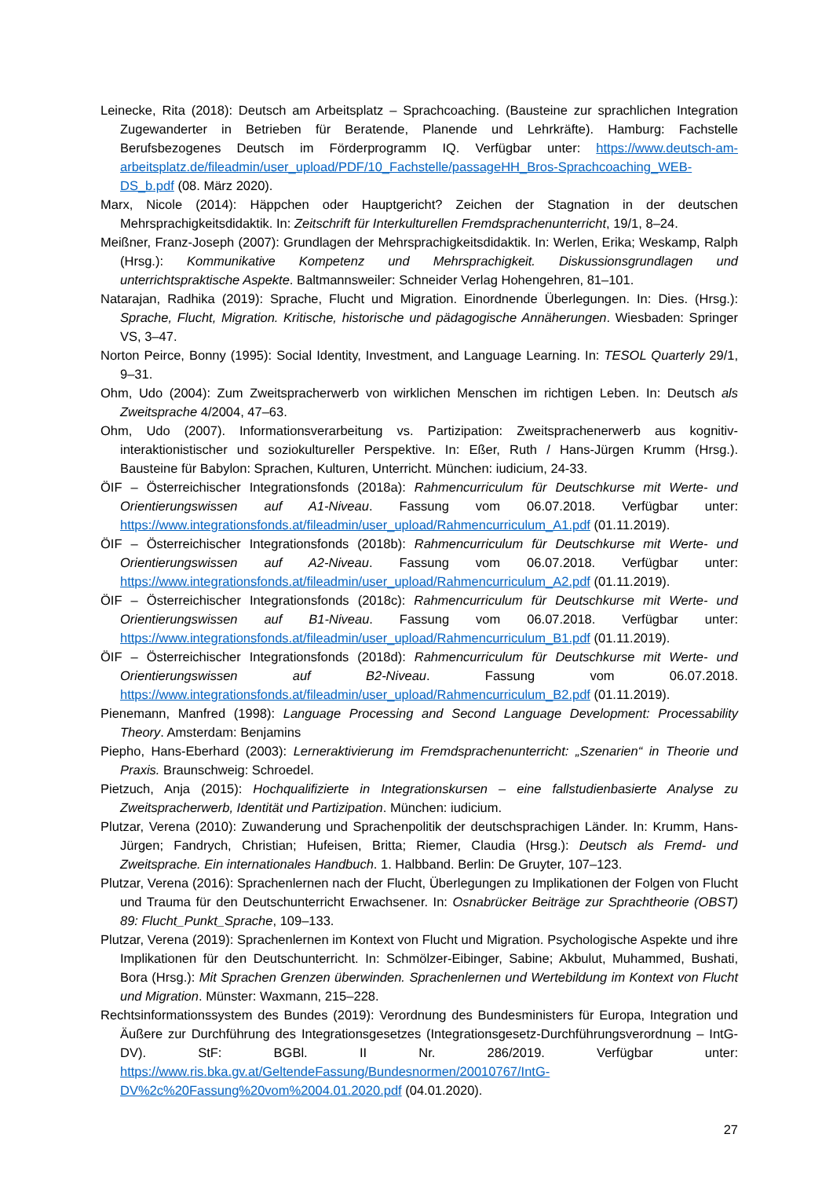Leinecke, Rita (2018): Deutsch am Arbeitsplatz – Sprachcoaching. (Bausteine zur sprachlichen Integration Zugewanderter in Betrieben für Beratende, Planende und Lehrkräfte). Hamburg: Fachstelle Berufsbezogenes Deutsch im Förderprogramm IQ. Verfügbar unter: https://www.deutsch-am-arbeitsplatz.de/fileadmin/user_upload/PDF/10_Fachstelle/passageHH_Bros-Sprachcoaching_WEB-DS_b.pdf (08. März 2020).
Marx, Nicole (2014): Häppchen oder Hauptgericht? Zeichen der Stagnation in der deutschen Mehrsprachigkeitsdidaktik. In: Zeitschrift für Interkulturellen Fremdsprachenunterricht, 19/1, 8–24.
Meißner, Franz-Joseph (2007): Grundlagen der Mehrsprachigkeitsdidaktik. In: Werlen, Erika; Weskamp, Ralph (Hrsg.): Kommunikative Kompetenz und Mehrsprachigkeit. Diskussionsgrundlagen und unterrichtspraktische Aspekte. Baltmannsweiler: Schneider Verlag Hohengehren, 81–101.
Natarajan, Radhika (2019): Sprache, Flucht und Migration. Einordnende Überlegungen. In: Dies. (Hrsg.): Sprache, Flucht, Migration. Kritische, historische und pädagogische Annäherungen. Wiesbaden: Springer VS, 3–47.
Norton Peirce, Bonny (1995): Social Identity, Investment, and Language Learning. In: TESOL Quarterly 29/1, 9–31.
Ohm, Udo (2004): Zum Zweitspracherwerb von wirklichen Menschen im richtigen Leben. In: Deutsch als Zweitsprache 4/2004, 47–63.
Ohm, Udo (2007). Informationsverarbeitung vs. Partizipation: Zweitsprachenerwerb aus kognitiv-interaktionistischer und soziokultureller Perspektive. In: Eßer, Ruth / Hans-Jürgen Krumm (Hrsg.). Bausteine für Babylon: Sprachen, Kulturen, Unterricht. München: iudicium, 24-33.
ÖIF – Österreichischer Integrationsfonds (2018a): Rahmencurriculum für Deutschkurse mit Werte- und Orientierungswissen auf A1-Niveau. Fassung vom 06.07.2018. Verfügbar unter: https://www.integrationsfonds.at/fileadmin/user_upload/Rahmencurriculum_A1.pdf (01.11.2019).
ÖIF – Österreichischer Integrationsfonds (2018b): Rahmencurriculum für Deutschkurse mit Werte- und Orientierungswissen auf A2-Niveau. Fassung vom 06.07.2018. Verfügbar unter: https://www.integrationsfonds.at/fileadmin/user_upload/Rahmencurriculum_A2.pdf (01.11.2019).
ÖIF – Österreichischer Integrationsfonds (2018c): Rahmencurriculum für Deutschkurse mit Werte- und Orientierungswissen auf B1-Niveau. Fassung vom 06.07.2018. Verfügbar unter: https://www.integrationsfonds.at/fileadmin/user_upload/Rahmencurriculum_B1.pdf (01.11.2019).
ÖIF – Österreichischer Integrationsfonds (2018d): Rahmencurriculum für Deutschkurse mit Werte- und Orientierungswissen auf B2-Niveau. Fassung vom 06.07.2018. https://www.integrationsfonds.at/fileadmin/user_upload/Rahmencurriculum_B2.pdf (01.11.2019).
Pienemann, Manfred (1998): Language Processing and Second Language Development: Processability Theory. Amsterdam: Benjamins
Piepho, Hans-Eberhard (2003): Lerneraktivierung im Fremdsprachenunterricht: „Szenarien“ in Theorie und Praxis. Braunschweig: Schroedel.
Pietzuch, Anja (2015): Hochqualifizierte in Integrationskursen – eine fallstudienbasierte Analyse zu Zweitspracherwerb, Identität und Partizipation. München: iudicium.
Plutzar, Verena (2010): Zuwanderung und Sprachenpolitik der deutschsprachigen Länder. In: Krumm, Hans-Jürgen; Fandrych, Christian; Hufeisen, Britta; Riemer, Claudia (Hrsg.): Deutsch als Fremd- und Zweitsprache. Ein internationales Handbuch. 1. Halbband. Berlin: De Gruyter, 107–123.
Plutzar, Verena (2016): Sprachenlernen nach der Flucht, Überlegungen zu Implikationen der Folgen von Flucht und Trauma für den Deutschunterricht Erwachsener. In: Osnabrücker Beiträge zur Sprachtheorie (OBST) 89: Flucht_Punkt_Sprache, 109–133.
Plutzar, Verena (2019): Sprachenlernen im Kontext von Flucht und Migration. Psychologische Aspekte und ihre Implikationen für den Deutschunterricht. In: Schmölzer-Eibinger, Sabine; Akbulut, Muhammed, Bushati, Bora (Hrsg.): Mit Sprachen Grenzen überwinden. Sprachenlernen und Wertebildung im Kontext von Flucht und Migration. Münster: Waxmann, 215–228.
Rechtsinformationssystem des Bundes (2019): Verordnung des Bundesministers für Europa, Integration und Äußere zur Durchführung des Integrationsgesetzes (Integrationsgesetz-Durchführungsverordnung – IntG-DV). StF: BGBl. II Nr. 286/2019. Verfügbar unter: https://www.ris.bka.gv.at/GeltendeFassung/Bundesnormen/20010767/IntG-DV%2c%20Fassung%20vom%2004.01.2020.pdf (04.01.2020).
27